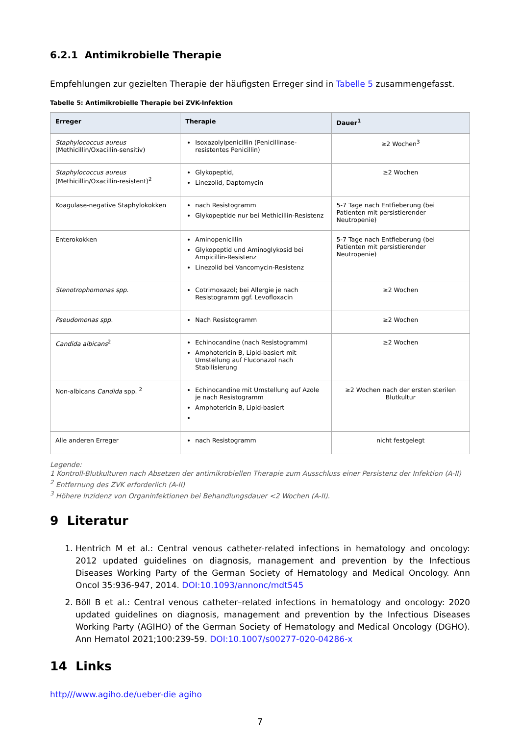6.2.1 Antimikrobielle Therapie
Empfehlungen zur gezielten Therapie der häufigsten Erreger sind in Tabelle 5 zusammengefasst.
Tabelle 5: Antimikrobielle Therapie bei ZVK-Infektion
| Erreger | Therapie | Dauer<sup>1</sup> |
| --- | --- | --- |
| Staphylococcus aureus (Methicillin/Oxacillin-sensitiv) | Isoxazolylpenicillin (Penicillinase-resistentes Penicillin) | ≥2 Wochen<sup>3</sup> |
| Staphylococcus aureus (Methicillin/Oxacillin-resistent)<sup>2</sup> | Glykopeptid, Linezolid, Daptomycin | ≥2 Wochen |
| Koagulase-negative Staphylokokken | nach Resistogramm Glykopeptide nur bei Methicillin-Resistenz | 5-7 Tage nach Entfieberung (bei Patienten mit persistierender Neutropenie) |
| Enterokokken | Aminopenicillin Glykopeptid und Aminoglykosid bei Ampicillin-Resistenz Linezolid bei Vancomycin-Resistenz | 5-7 Tage nach Entfieberung (bei Patienten mit persistierender Neutropenie) |
| Stenotrophomonas spp. | Cotrimoxazol; bei Allergie je nach Resistogramm ggf. Levofloxacin | ≥2 Wochen |
| Pseudomonas spp. | Nach Resistogramm | ≥2 Wochen |
| Candida albicans<sup>2</sup> | Echinocandine (nach Resistogramm) Amphotericin B, Lipid-basiert mit Umstellung auf Fluconazol nach Stabilisierung | ≥2 Wochen |
| Non-albicans Candida spp. <sup>2</sup> | Echinocandine mit Umstellung auf Azole je nach Resistogramm Amphotericin B, Lipid-basiert | ≥2 Wochen nach der ersten sterilen Blutkultur |
| Alle anderen Erreger | nach Resistogramm | nicht festgelegt |
Legende:
1 Kontroll-Blutkulturen nach Absetzen der antimikrobiellen Therapie zum Ausschluss einer Persistenz der Infektion (A-II)
<sup>2</sup> Entfernung des ZVK erforderlich (A-II)
<sup>3</sup> Höhere Inzidenz von Organinfektionen bei Behandlungsdauer <2 Wochen (A-II).
9 Literatur
1. Hentrich M et al.: Central venous catheter-related infections in hematology and oncology: 2012 updated guidelines on diagnosis, management and prevention by the Infectious Diseases Working Party of the German Society of Hematology and Medical Oncology. Ann Oncol 35:936-947, 2014. DOI:10.1093/annonc/mdt545
2. Böll B et al.: Central venous catheter–related infections in hematology and oncology: 2020 updated guidelines on diagnosis, management and prevention by the Infectious Diseases Working Party (AGIHO) of the German Society of Hematology and Medical Oncology (DGHO). Ann Hematol 2021;100:239-59. DOI:10.1007/s00277-020-04286-x
14 Links
http///www.agiho.de/ueber-die agiho
7